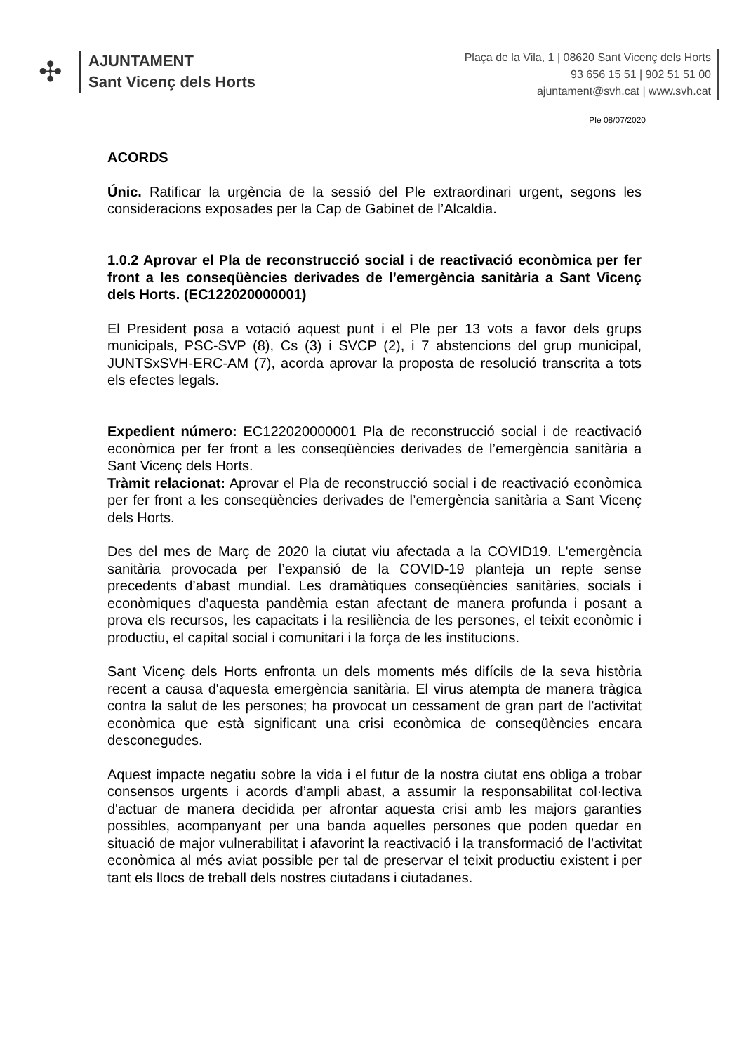✣
AJUNTAMENT
Sant Vicenç dels Horts
Plaça de la Vila, 1 | 08620 Sant Vicenç dels Horts
93 656 15 51 | 902 51 51 00
ajuntament@svh.cat | www.svh.cat
Ple 08/07/2020
ACORDS
Únic. Ratificar la urgència de la sessió del Ple extraordinari urgent, segons les consideracions exposades per la Cap de Gabinet de l’Alcaldia.
1.0.2 Aprovar el Pla de reconstrucció social i de reactivació econòmica per fer front a les conseqüències derivades de l’emergència sanitària a Sant Vicenç dels Horts. (EC122020000001)
El President posa a votació aquest punt i el Ple per 13 vots a favor dels grups municipals, PSC-SVP (8), Cs (3) i SVCP (2), i 7 abstencions del grup municipal, JUNTSxSVH-ERC-AM (7), acorda aprovar la proposta de resolució transcrita a tots els efectes legals.
Expedient número: EC122020000001 Pla de reconstrucció social i de reactivació econòmica per fer front a les conseqüències derivades de l’emergència sanitària a Sant Vicenç dels Horts.
Tràmit relacionat: Aprovar el Pla de reconstrucció social i de reactivació econòmica per fer front a les conseqüències derivades de l’emergència sanitària a Sant Vicenç dels Horts.
Des del mes de Març de 2020 la ciutat viu afectada a la COVID19. L'emergència sanitària provocada per l’expansió de la COVID-19 planteja un repte sense precedents d’abast mundial. Les dramàtiques conseqüències sanitàries, socials i econòmiques d’aquesta pandèmia estan afectant de manera profunda i posant a prova els recursos, les capacitats i la resiliència de les persones, el teixit econòmic i productiu, el capital social i comunitari i la força de les institucions.
Sant Vicenç dels Horts enfronta un dels moments més difícils de la seva història recent a causa d'aquesta emergència sanitària. El virus atempta de manera tràgica contra la salut de les persones; ha provocat un cessament de gran part de l'activitat econòmica que està significant una crisi econòmica de conseqüències encara desconegudes.
Aquest impacte negatiu sobre la vida i el futur de la nostra ciutat ens obliga a trobar consensos urgents i acords d’ampli abast, a assumir la responsabilitat col·lectiva d'actuar de manera decidida per afrontar aquesta crisi amb les majors garanties possibles, acompanyant per una banda aquelles persones que poden quedar en situació de major vulnerabilitat i afavorint la reactivació i la transformació de l’activitat econòmica al més aviat possible per tal de preservar el teixit productiu existent i per tant els llocs de treball dels nostres ciutadans i ciutadanes.